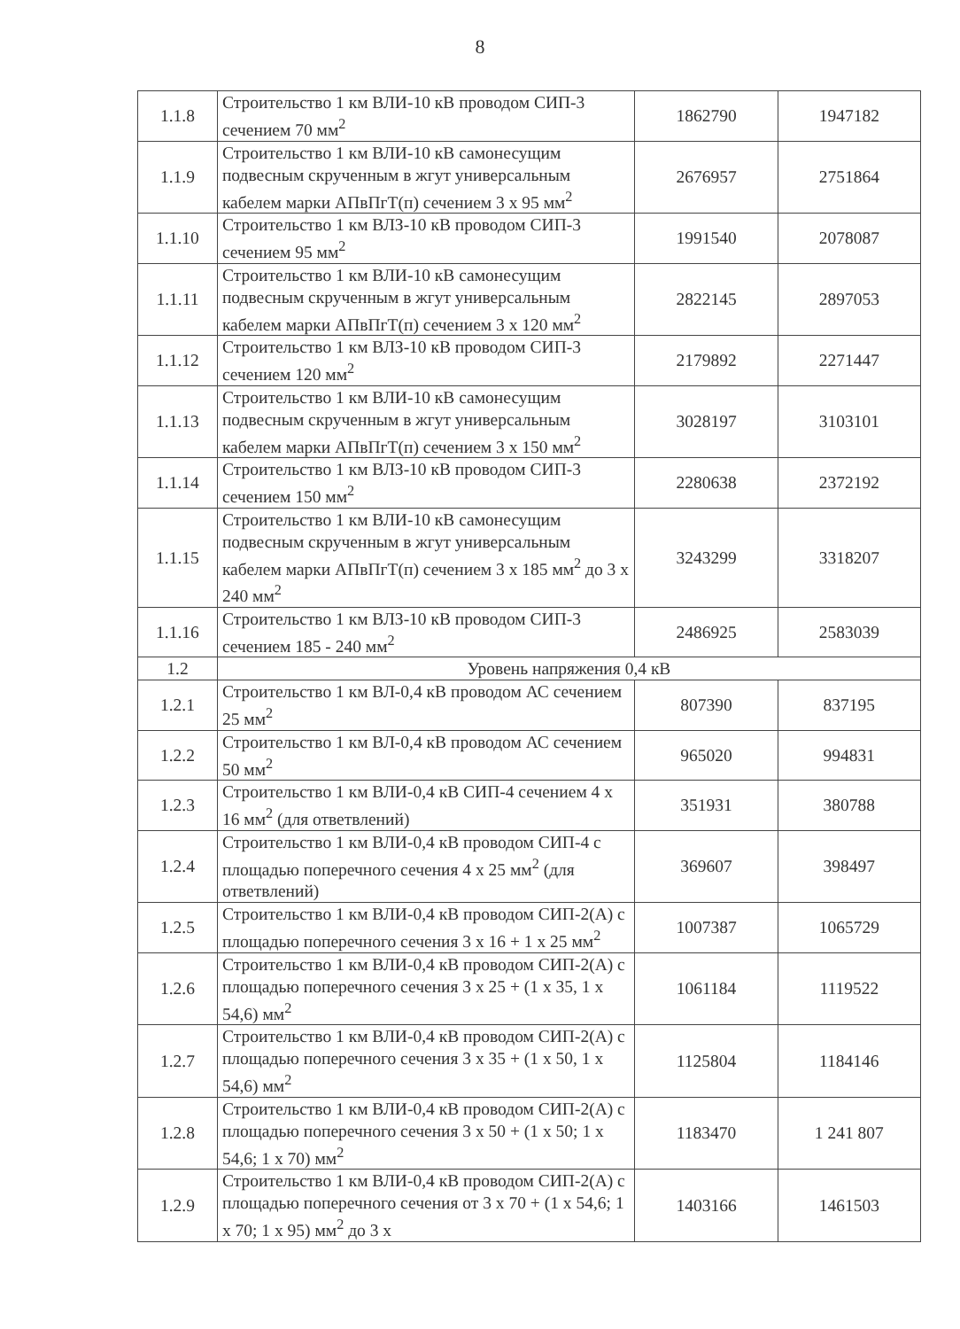8
| 1.1.8 | Строительство 1 км ВЛИ-10 кВ проводом СИП-3 сечением 70 мм<sup>2</sup> | 1862790 | 1947182 |
| 1.1.9 | Строительство 1 км ВЛИ-10 кВ самонесущим подвесным скрученным в жгут универсальным кабелем марки АПвПгТ(п) сечением 3 х 95 мм<sup>2</sup> | 2676957 | 2751864 |
| 1.1.10 | Строительство 1 км ВЛЗ-10 кВ проводом СИП-3 сечением 95 мм<sup>2</sup> | 1991540 | 2078087 |
| 1.1.11 | Строительство 1 км ВЛИ-10 кВ самонесущим подвесным скрученным в жгут универсальным кабелем марки АПвПгТ(п) сечением 3 х 120 мм<sup>2</sup> | 2822145 | 2897053 |
| 1.1.12 | Строительство 1 км ВЛЗ-10 кВ проводом СИП-3 сечением 120 мм<sup>2</sup> | 2179892 | 2271447 |
| 1.1.13 | Строительство 1 км ВЛИ-10 кВ самонесущим подвесным скрученным в жгут универсальным кабелем марки АПвПгТ(п) сечением 3 х 150 мм<sup>2</sup> | 3028197 | 3103101 |
| 1.1.14 | Строительство 1 км ВЛЗ-10 кВ проводом СИП-3 сечением 150 мм<sup>2</sup> | 2280638 | 2372192 |
| 1.1.15 | Строительство 1 км ВЛИ-10 кВ самонесущим подвесным скрученным в жгут универсальным кабелем марки АПвПгТ(п) сечением 3 х 185 мм<sup>2</sup> до 3 х 240 мм<sup>2</sup> | 3243299 | 3318207 |
| 1.1.16 | Строительство 1 км ВЛЗ-10 кВ проводом СИП-3 сечением 185 - 240 мм<sup>2</sup> | 2486925 | 2583039 |
| 1.2 | Уровень напряжения 0,4 кВ | | |
| 1.2.1 | Строительство 1 км ВЛ-0,4 кВ проводом АС сечением 25 мм<sup>2</sup> | 807390 | 837195 |
| 1.2.2 | Строительство 1 км ВЛ-0,4 кВ проводом АС сечением 50 мм<sup>2</sup> | 965020 | 994831 |
| 1.2.3 | Строительство 1 км ВЛИ-0,4 кВ СИП-4 сечением 4 х 16 мм<sup>2</sup> (для ответвлений) | 351931 | 380788 |
| 1.2.4 | Строительство 1 км ВЛИ-0,4 кВ проводом СИП-4 с площадью поперечного сечения 4 х 25 мм<sup>2</sup> (для ответвлений) | 369607 | 398497 |
| 1.2.5 | Строительство 1 км ВЛИ-0,4 кВ проводом СИП-2(А) с площадью поперечного сечения 3 х 16 + 1 х 25 мм<sup>2</sup> | 1007387 | 1065729 |
| 1.2.6 | Строительство 1 км ВЛИ-0,4 кВ проводом СИП-2(А) с площадью поперечного сечения 3 х 25 + (1 х 35, 1 х 54,6) мм<sup>2</sup> | 1061184 | 1119522 |
| 1.2.7 | Строительство 1 км ВЛИ-0,4 кВ проводом СИП-2(А) с площадью поперечного сечения 3 х 35 + (1 х 50, 1 х 54,6) мм<sup>2</sup> | 1125804 | 1184146 |
| 1.2.8 | Строительство 1 км ВЛИ-0,4 кВ проводом СИП-2(А) с площадью поперечного сечения 3 х 50 + (1 х 50; 1 х 54,6; 1 х 70) мм<sup>2</sup> | 1183470 | 1 241 807 |
| 1.2.9 | Строительство 1 км ВЛИ-0,4 кВ проводом СИП-2(А) с площадью поперечного сечения от 3 х 70 + (1 х 54,6; 1 х 70; 1 х 95) мм<sup>2</sup> до 3 х | 1403166 | 1461503 |